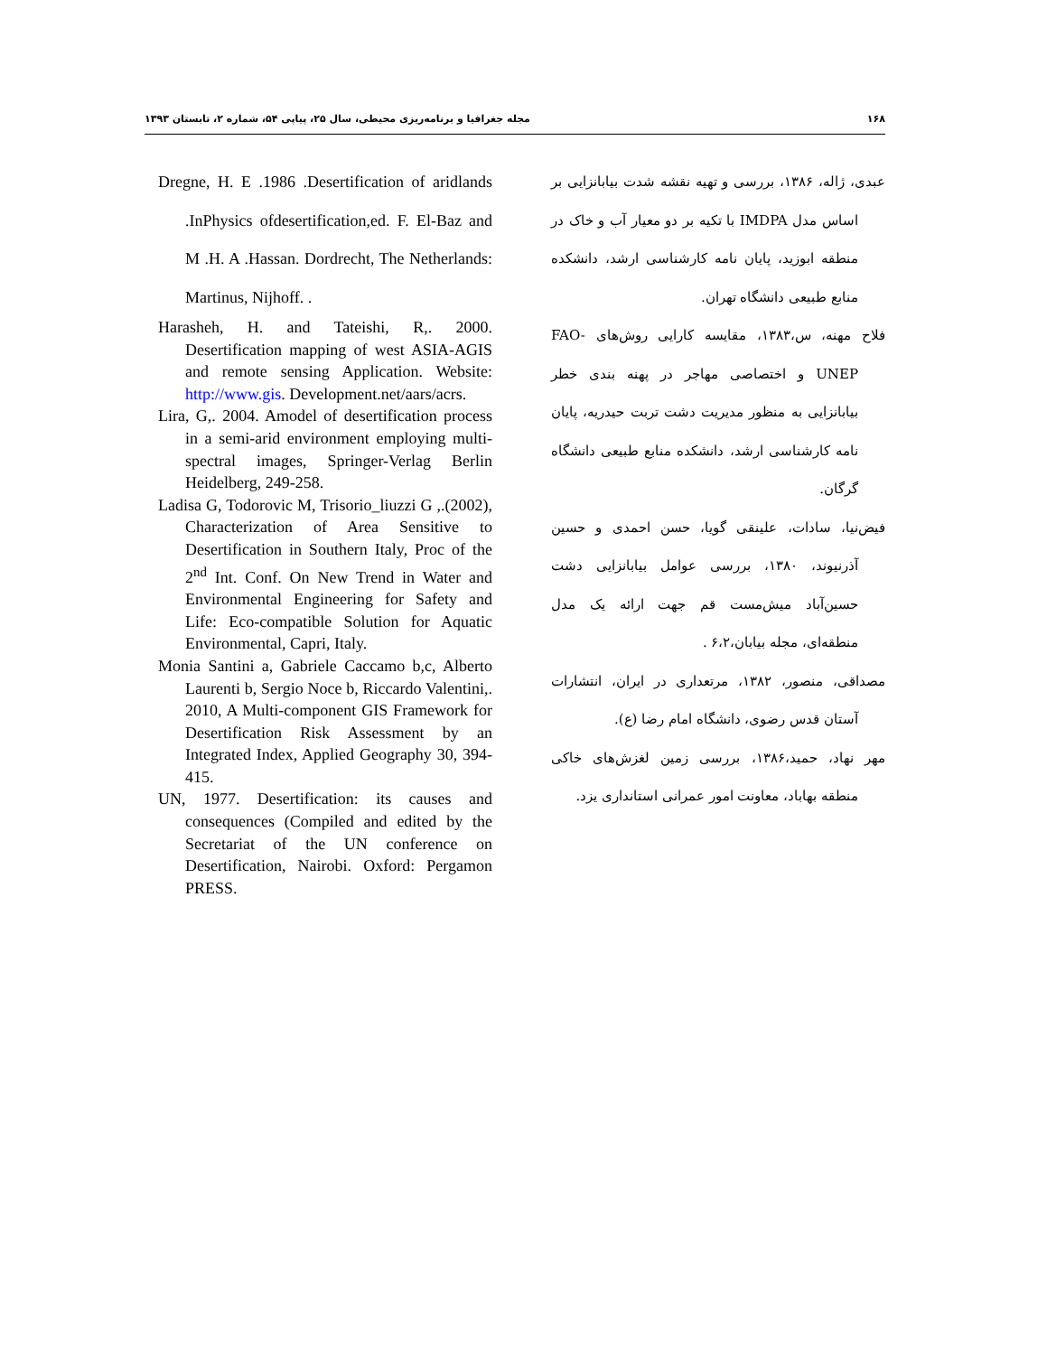۱۶۸ مجله جغرافیا و برنامه‌ریزی محیطی، سال ۲۵، پیاپی ۵۴، شماره ۲، تابستان ۱۳۹۳
عبدی، ژاله، ۱۳۸۶، بررسی و تهیه نقشه شدت بیابانزایی بر اساس مدل IMDPA با تکیه بر دو معیار آب و خاک در منطقه ابوزید، پایان نامه کارشناسی ارشد، دانشکده منابع طبیعی دانشگاه تهران.
فلاح مهنه، س،۱۳۸۳، مقایسه کارایی روش‌های FAO-UNEP و اختصاصی مهاجر در پهنه بندی خطر بیابانزایی به منظور مدیریت دشت تربت حیدریه، پایان نامه کارشناسی ارشد، دانشکده منابع طبیعی دانشگاه گرگان.
فیض‌نیا، سادات، علینقی گویا، حسن احمدی و حسین آذرنیوند، ۱۳۸۰، بررسی عوامل بیابانزایی دشت حسین‌آباد میش‌مست قم جهت ارائه یک مدل منطقه‌ای، مجله بیابان،۶،۲ .
مصداقی، منصور، ۱۳۸۲، مرتعداری در ایران، انتشارات آستان قدس رضوی، دانشگاه امام رضا (ع).
مهر نهاد، حمید،۱۳۸۶، بررسی زمین لغزش‌های خاکی منطقه بهاباد، معاونت امور عمرانی استانداری یزد.
Dregne, H. E .1986 .Desertification of aridlands .InPhysics ofdesertification,ed. F. El-Baz and M .H. A .Hassan. Dordrecht, The Netherlands: Martinus, Nijhoff. .
Harasheh, H. and Tateishi, R,. 2000. Desertification mapping of west ASIA-AGIS and remote sensing Application. Website: http://www.gis. Development.net/aars/acrs.
Lira, G,. 2004. Amodel of desertification process in a semi-arid environment employing multi-spectral images, Springer-Verlag Berlin Heidelberg, 249-258.
Ladisa G, Todorovic M, Trisorio_liuzzi G ,.(2002), Characterization of Area Sensitive to Desertification in Southern Italy, Proc of the 2<sup>nd</sup> Int. Conf. On New Trend in Water and Environmental Engineering for Safety and Life: Eco-compatible Solution for Aquatic Environmental, Capri, Italy.
Monia Santini a, Gabriele Caccamo b,c, Alberto Laurenti b, Sergio Noce b, Riccardo Valentini,. 2010, A Multi-component GIS Framework for Desertification Risk Assessment by an Integrated Index, Applied Geography 30, 394-415.
UN, 1977. Desertification: its causes and consequences (Compiled and edited by the Secretariat of the UN conference on Desertification, Nairobi. Oxford: Pergamon PRESS.